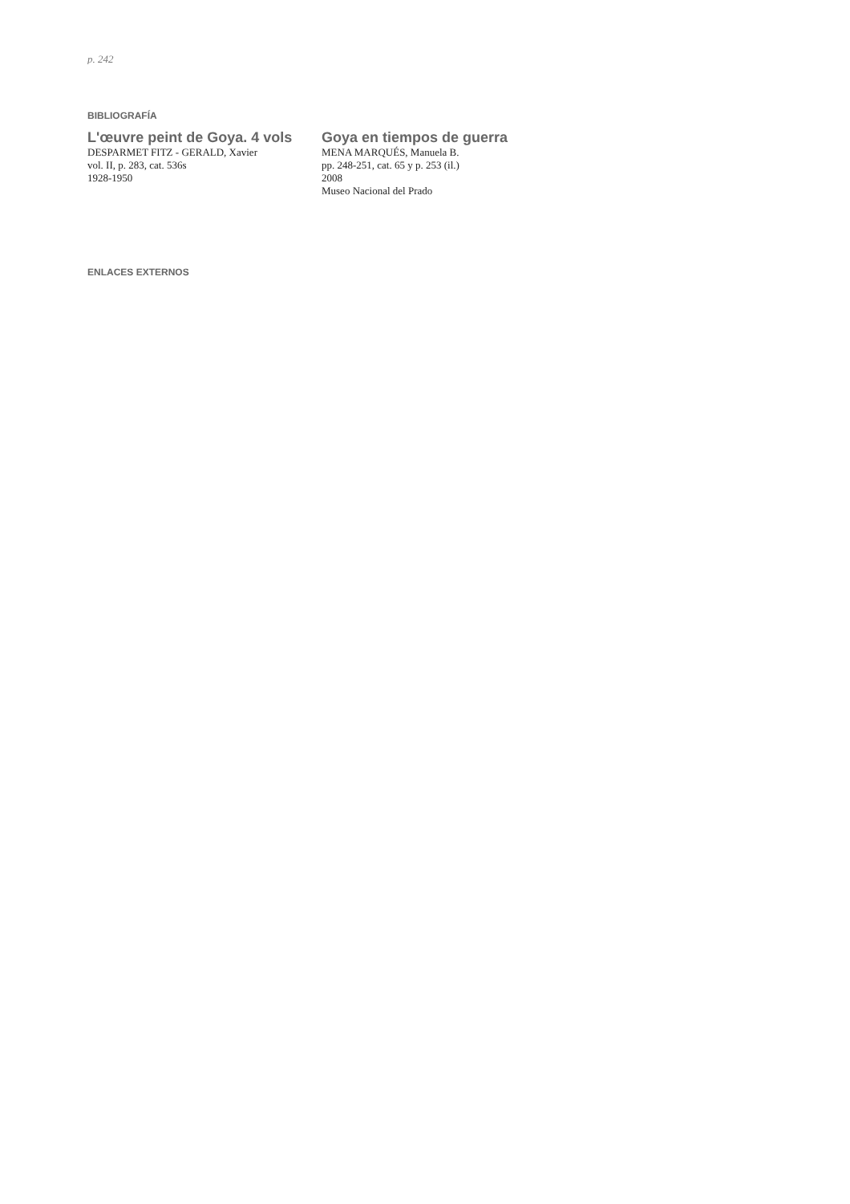p. 242
BIBLIOGRAFÍA
L'œuvre peint de Goya. 4 vols
DESPARMET FITZ - GERALD, Xavier
vol. II, p. 283, cat. 536s
1928-1950
Goya en tiempos de guerra
MENA MARQUÉS, Manuela B.
pp. 248-251, cat. 65 y p. 253 (il.)
2008
Museo Nacional del Prado
ENLACES EXTERNOS